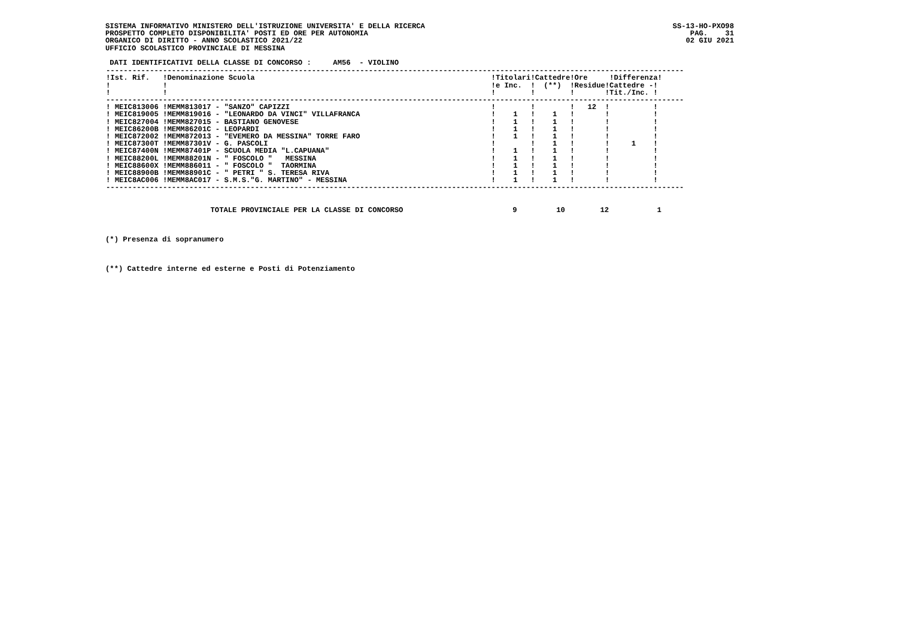SS-13-HO-PXO98
PAG.    31
02 GIU 2021
SISTEMA INFORMATIVO MINISTERO DELL'ISTRUZIONE UNIVERSITA' E DELLA RICERCA
PROSPETTO COMPLETO DISPONIBILITA' POSTI ED ORE PER AUTONOMIA
ORGANICO DI DIRITTO - ANNO SCOLASTICO 2021/22
UFFICIO SCOLASTICO PROVINCIALE DI MESSINA

 DATI IDENTIFICATIVI DELLA CLASSE DI CONCORSO :     AM56  - VIOLINO
| ------------------------------------------------------------------------------------------------------------------------------------ !Ist. Rif. !Denominazione Scuola !Titolari!Cattedre!Ore !Differenza! ! ! !e Inc. ! (**) !Residue!Cattedre -! ! ! ! ! ! !Tit./Inc. ! ------------------------------------------------------------------------------------------------------------------------------------ ! MEIC813006 !MEMM813017 - "SANZO" CAPIZZI ! ! ! 12 ! ! ! MEIC819005 !MEMM819016 - "LEONARDO DA VINCI" VILLAFRANCA ! 1 ! 1 ! ! ! ! MEIC827004 !MEMM827015 - BASTIANO GENOVESE ! 1 ! 1 ! ! ! ! MEIC86200B !MEMM86201C - LEOPARDI ! 1 ! 1 ! ! ! ! MEIC872002 !MEMM872013 - "EVEMERO DA MESSINA" TORRE FARO ! 1 ! 1 ! ! ! ! MEIC87300T !MEMM87301V - G. PASCOLI ! ! 1 ! ! 1 ! ! MEIC87400N !MEMM87401P - SCUOLA MEDIA "L.CAPUANA" ! 1 ! 1 ! ! ! ! MEIC88200L !MEMM88201N - " FOSCOLO " MESSINA ! 1 ! 1 ! ! ! ! MEIC88600X !MEMM886011 - " FOSCOLO " TAORMINA ! 1 ! 1 ! ! ! ! MEIC88900B !MEMM88901C - " PETRI " S. TERESA RIVA ! 1 ! 1 ! ! ! ! MEIC8AC006 !MEMM8AC017 - S.M.S."G. MARTINO" - MESSINA ! 1 ! 1 ! ! ! ------------------------------------------------------------------------------------------------------------------------------------ |
                        TOTALE PROVINCIALE PER LA CLASSE DI CONCORSO                         9         10        12           1



(*) Presenza di sopranumero



(**) Cattedre interne ed esterne e Posti di Potenziamento